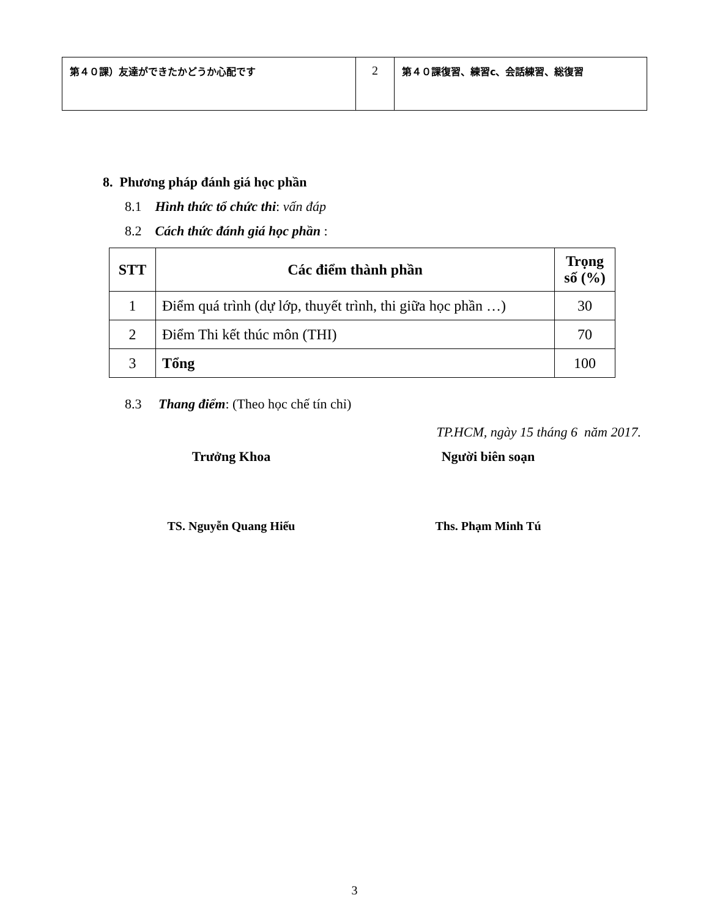| 第４０課）友達ができたかどうか心配です | 2 | 第４０課復習、練習c、会話練習、総復習 |
8. Phương pháp đánh giá học phần
8.1 Hình thức tổ chức thi: vấn đáp
8.2 Cách thức đánh giá học phần :
| STT | Các điểm thành phần | Trọng số (%) |
| --- | --- | --- |
| 1 | Điểm quá trình (dự lớp, thuyết trình, thi giữa học phần …) | 30 |
| 2 | Điểm Thi kết thúc môn (THI) | 70 |
| 3 | Tổng | 100 |
8.3 Thang điểm: (Theo học chế tín chỉ)
TP.HCM, ngày 15 tháng 6 năm 2017.
Trưởng Khoa Người biên soạn
TS. Nguyễn Quang Hiếu Ths. Phạm Minh Tú
3